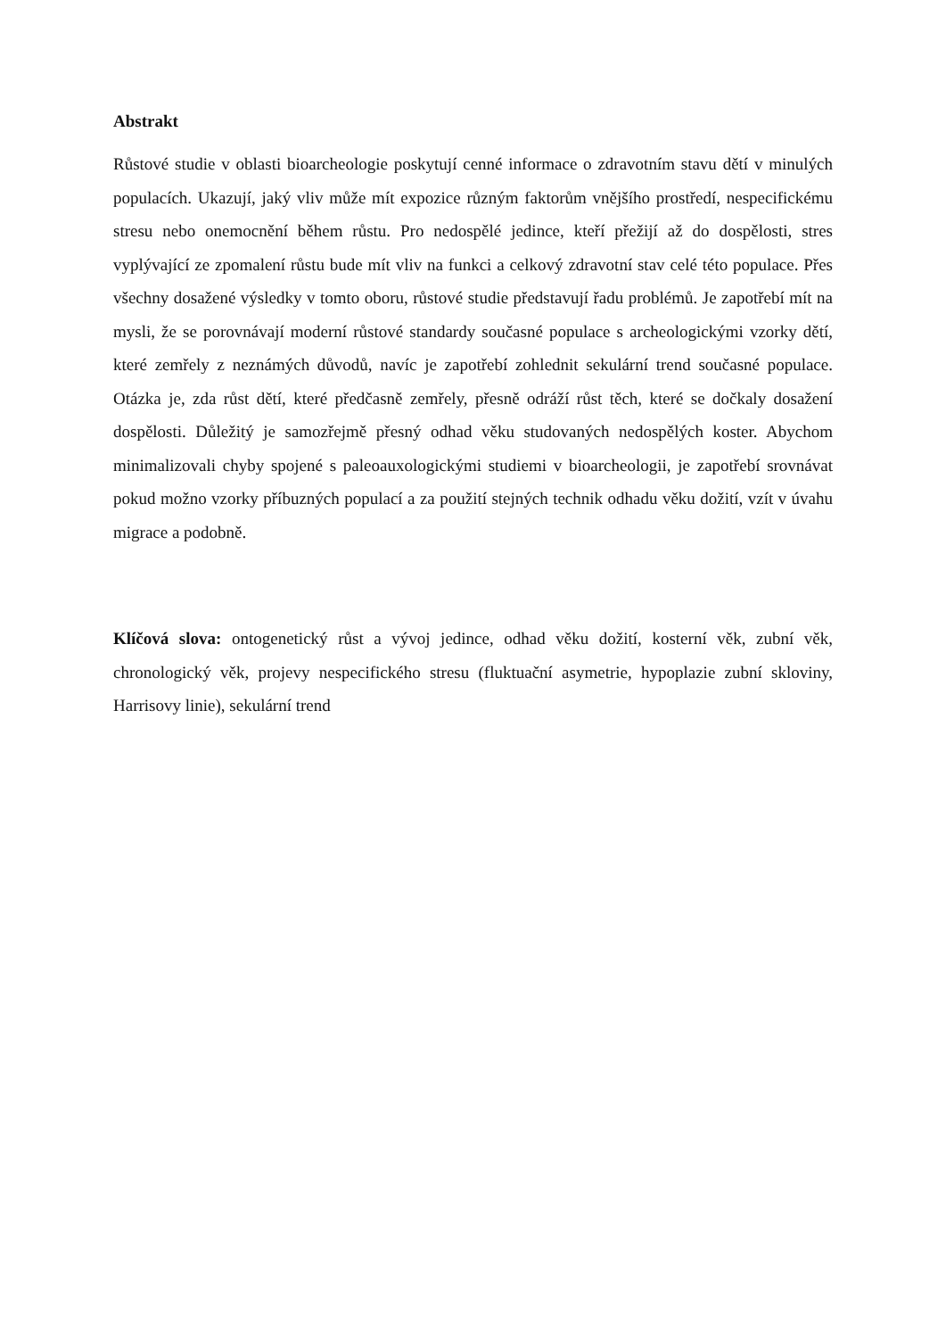Abstrakt
Růstové studie v oblasti bioarcheologie poskytují cenné informace o zdravotním stavu dětí v minulých populacích. Ukazují, jaký vliv může mít expozice různým faktorům vnějšího prostředí, nespecifickému stresu nebo onemocnění během růstu. Pro nedospělé jedince, kteří přežijí až do dospělosti, stres vyplývající ze zpomalení růstu bude mít vliv na funkci a celkový zdravotní stav celé této populace. Přes všechny dosažené výsledky v tomto oboru, růstové studie představují řadu problémů. Je zapotřebí mít na mysli, že se porovnávají moderní růstové standardy současné populace s archeologickými vzorky dětí, které zemřely z neznámých důvodů, navíc je zapotřebí zohlednit sekulární trend současné populace. Otázka je, zda růst dětí, které předčasně zemřely, přesně odráží růst těch, které se dočkaly dosažení dospělosti. Důležitý je samozřejmě přesný odhad věku studovaných nedospělých koster. Abychom minimalizovali chyby spojené s paleoauxologickými studiemi v bioarcheologii, je zapotřebí srovnávat pokud možno vzorky příbuzných populací a za použití stejných technik odhadu věku dožití, vzít v úvahu migrace a podobně.
Klíčová slova: ontogenetický růst a vývoj jedince, odhad věku dožití, kosterní věk, zubní věk, chronologický věk, projevy nespecifického stresu (fluktuační asymetrie, hypoplazie zubní skloviny, Harrisovy linie), sekulární trend